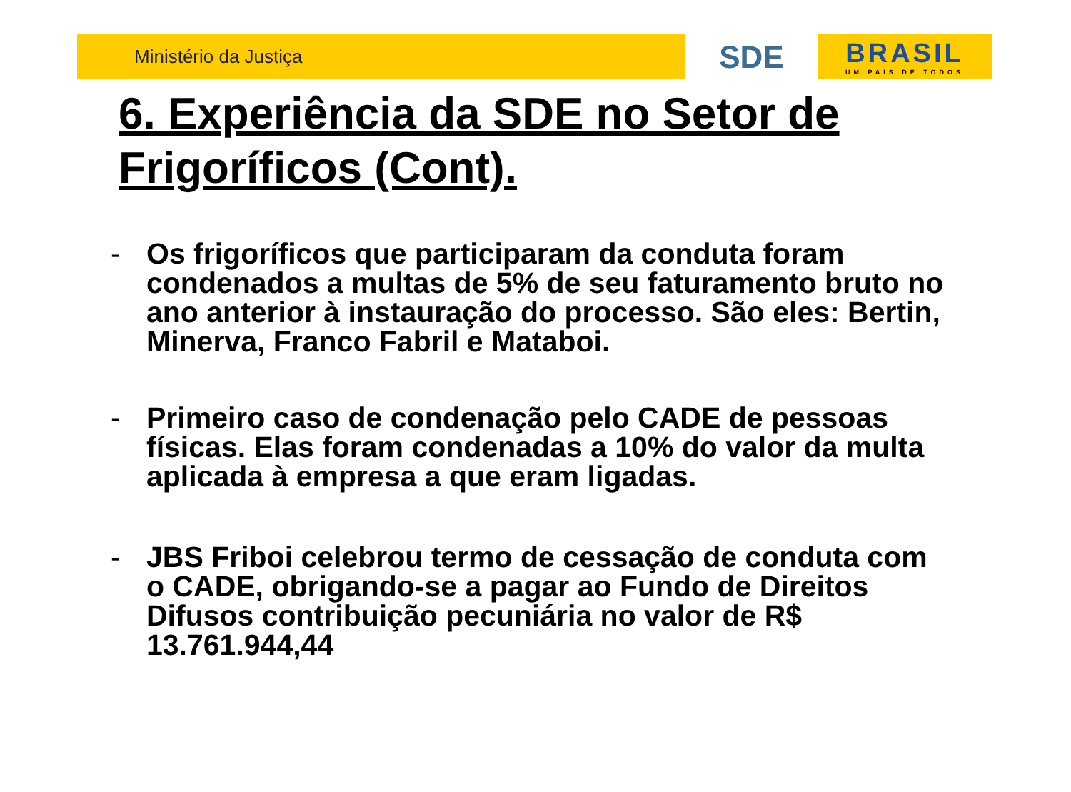Ministério da Justiça
SDE
BRASIL
UM PAÍS DE TODOS
6. Experiência da SDE no Setor de Frigoríficos (Cont).
- Os frigoríficos que participaram da conduta foram condenados a multas de 5% de seu faturamento bruto no ano anterior à instauração do processo. São eles: Bertin, Minerva, Franco Fabril e Mataboi.
- Primeiro caso de condenação pelo CADE de pessoas físicas. Elas foram condenadas a 10% do valor da multa aplicada à empresa a que eram ligadas.
- JBS Friboi celebrou termo de cessação de conduta com o CADE, obrigando-se a pagar ao Fundo de Direitos Difusos contribuição pecuniária no valor de R$ 13.761.944,44